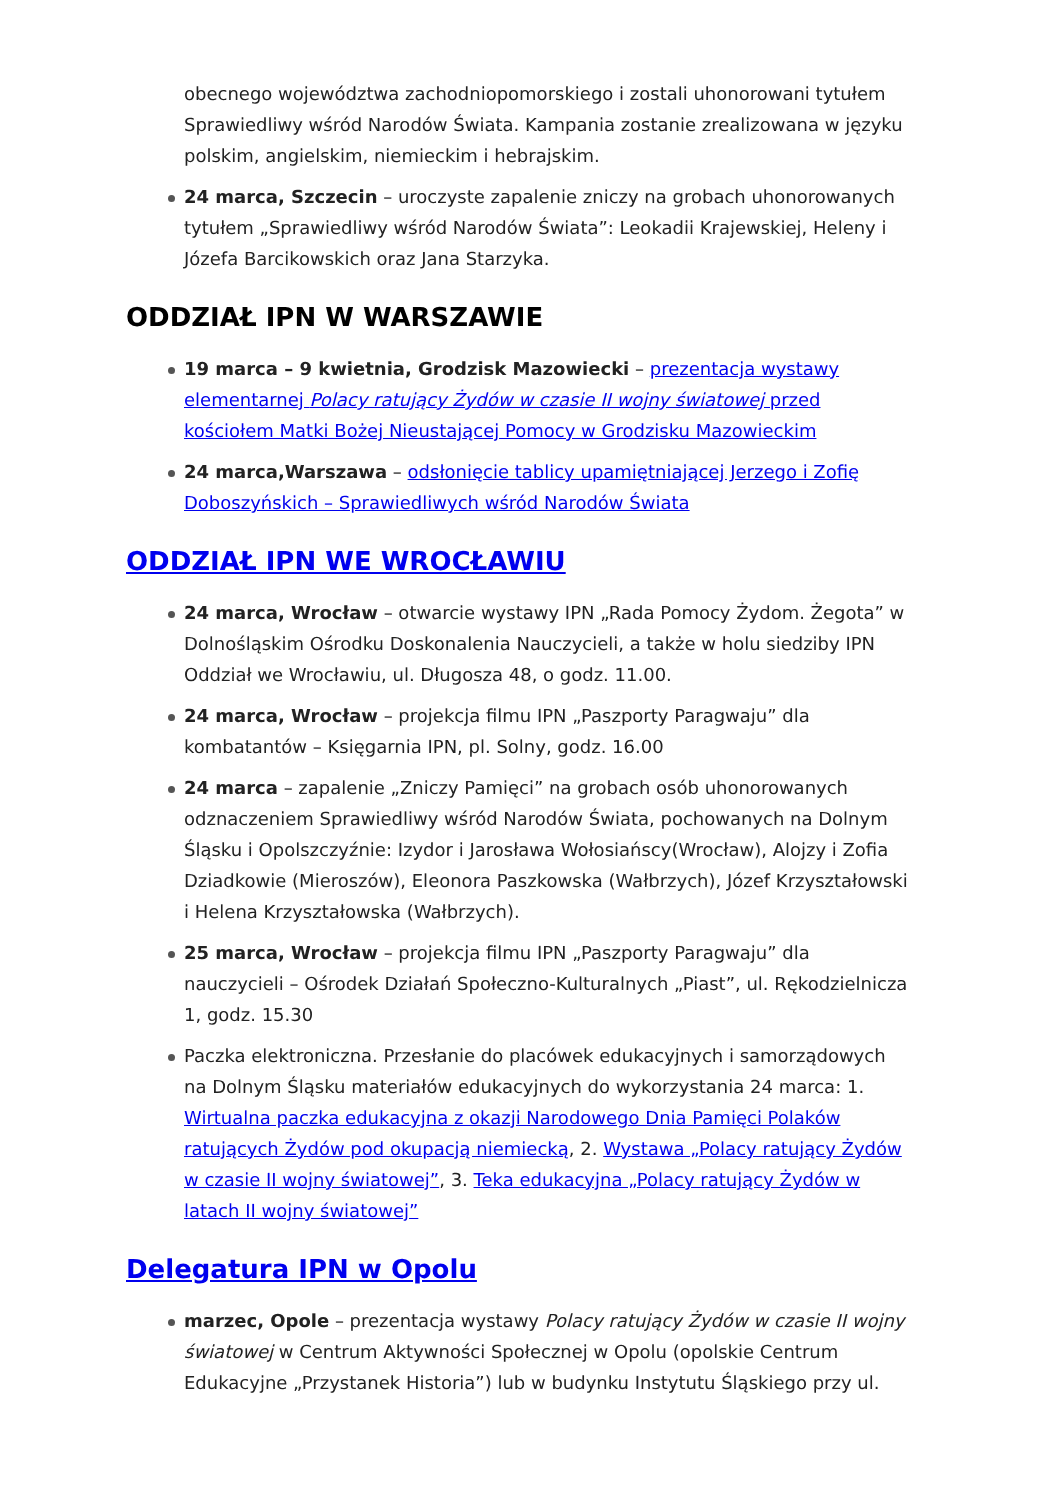obecnego województwa zachodniopomorskiego i zostali uhonorowani tytułem Sprawiedliwy wśród Narodów Świata. Kampania zostanie zrealizowana w języku polskim, angielskim, niemieckim i hebrajskim.
24 marca, Szczecin – uroczyste zapalenie zniczy na grobach uhonorowanych tytułem „Sprawiedliwy wśród Narodów Świata”: Leokadii Krajewskiej, Heleny i Józefa Barcikowskich oraz Jana Starzyka.
ODDZIAŁ IPN W WARSZAWIE
19 marca – 9 kwietnia, Grodzisk Mazowiecki – prezentacja wystawy elementarnej Polacy ratujący Żydów w czasie II wojny światowej przed kościołem Matki Bożej Nieustającej Pomocy w Grodzisku Mazowieckim
24 marca,Warszawa – odsłonięcie tablicy upamiętniającej Jerzego i Zofię Doboszyńskich – Sprawiedliwych wśród Narodów Świata
ODDZIAŁ IPN WE WROCŁAWIU
24 marca, Wrocław – otwarcie wystawy IPN „Rada Pomocy Żydom. Żegota” w Dolnośląskim Ośrodku Doskonalenia Nauczycieli, a także w holu siedziby IPN Oddział we Wrocławiu, ul. Długosza 48, o godz. 11.00.
24 marca, Wrocław – projekcja filmu IPN „Paszporty Paragwaju” dla kombatantów – Księgarnia IPN, pl. Solny, godz. 16.00
24 marca – zapalenie „Zniczy Pamięci” na grobach osób uhonorowanych odznaczeniem Sprawiedliwy wśród Narodów Świata, pochowanych na Dolnym Śląsku i Opolszczyźnie: Izydor i Jarosława Wołosiańscy(Wrocław), Alojzy i Zofia Dziadkowie (Mieroszów), Eleonora Paszkowska (Wałbrzych), Józef Krzyształowski i Helena Krzyształowska (Wałbrzych).
25 marca, Wrocław – projekcja filmu IPN „Paszporty Paragwaju” dla nauczycieli – Ośrodek Działań Społeczno-Kulturalnych „Piast”, ul. Rękodzielnicza 1, godz. 15.30
Paczka elektroniczna. Przesłanie do placówek edukacyjnych i samorządowych na Dolnym Śląsku materiałów edukacyjnych do wykorzystania 24 marca: 1. Wirtualna paczka edukacyjna z okazji Narodowego Dnia Pamięci Polaków ratujących Żydów pod okupacją niemiecką, 2. Wystawa „Polacy ratujący Żydów w czasie II wojny światowej”, 3. Teka edukacyjna „Polacy ratujący Żydów w latach II wojny światowej”
Delegatura IPN w Opolu
marzec, Opole – prezentacja wystawy Polacy ratujący Żydów w czasie II wojny światowej w Centrum Aktywności Społecznej w Opolu (opolskie Centrum Edukacyjne „Przystanek Historia”) lub w budynku Instytutu Śląskiego przy ul.